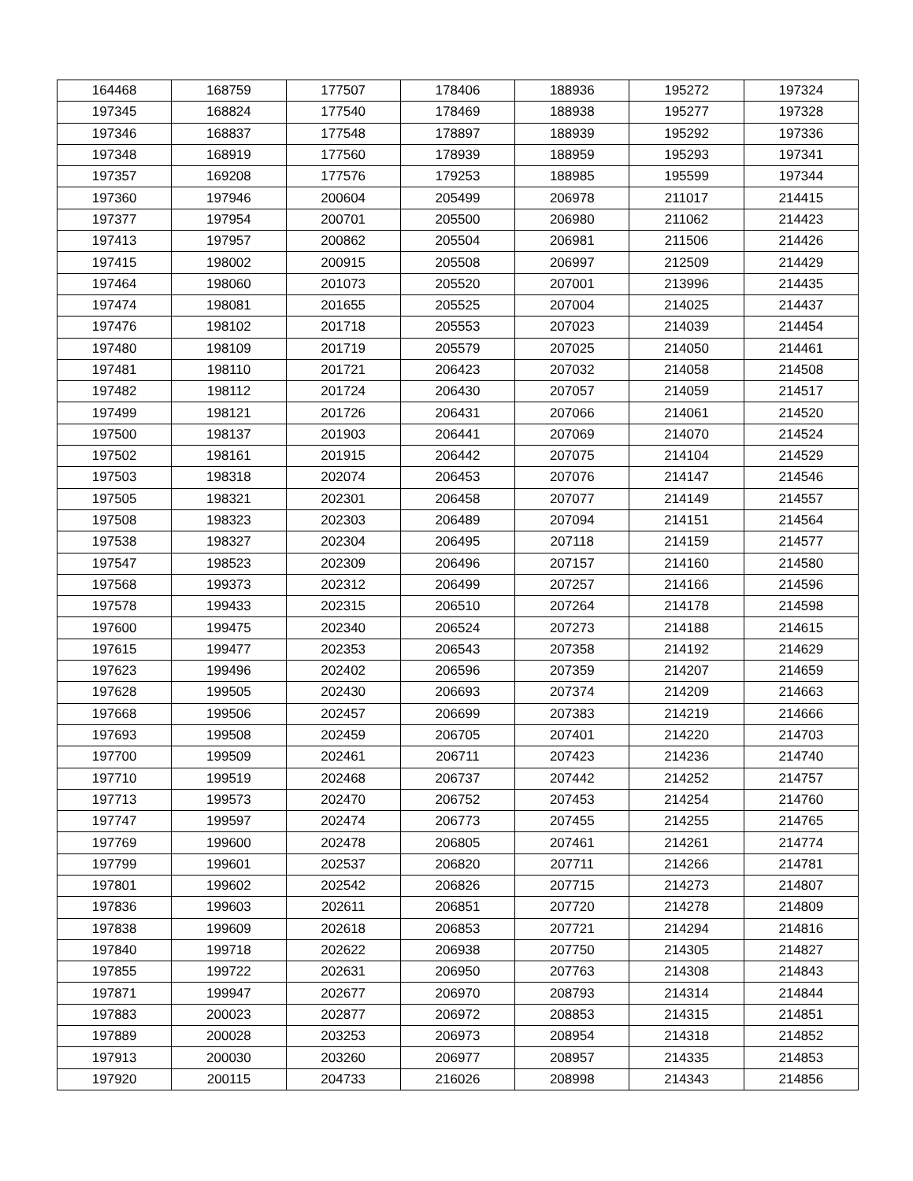| 164468 | 168759 | 177507 | 178406 | 188936 | 195272 | 197324 |
| 197345 | 168824 | 177540 | 178469 | 188938 | 195277 | 197328 |
| 197346 | 168837 | 177548 | 178897 | 188939 | 195292 | 197336 |
| 197348 | 168919 | 177560 | 178939 | 188959 | 195293 | 197341 |
| 197357 | 169208 | 177576 | 179253 | 188985 | 195599 | 197344 |
| 197360 | 197946 | 200604 | 205499 | 206978 | 211017 | 214415 |
| 197377 | 197954 | 200701 | 205500 | 206980 | 211062 | 214423 |
| 197413 | 197957 | 200862 | 205504 | 206981 | 211506 | 214426 |
| 197415 | 198002 | 200915 | 205508 | 206997 | 212509 | 214429 |
| 197464 | 198060 | 201073 | 205520 | 207001 | 213996 | 214435 |
| 197474 | 198081 | 201655 | 205525 | 207004 | 214025 | 214437 |
| 197476 | 198102 | 201718 | 205553 | 207023 | 214039 | 214454 |
| 197480 | 198109 | 201719 | 205579 | 207025 | 214050 | 214461 |
| 197481 | 198110 | 201721 | 206423 | 207032 | 214058 | 214508 |
| 197482 | 198112 | 201724 | 206430 | 207057 | 214059 | 214517 |
| 197499 | 198121 | 201726 | 206431 | 207066 | 214061 | 214520 |
| 197500 | 198137 | 201903 | 206441 | 207069 | 214070 | 214524 |
| 197502 | 198161 | 201915 | 206442 | 207075 | 214104 | 214529 |
| 197503 | 198318 | 202074 | 206453 | 207076 | 214147 | 214546 |
| 197505 | 198321 | 202301 | 206458 | 207077 | 214149 | 214557 |
| 197508 | 198323 | 202303 | 206489 | 207094 | 214151 | 214564 |
| 197538 | 198327 | 202304 | 206495 | 207118 | 214159 | 214577 |
| 197547 | 198523 | 202309 | 206496 | 207157 | 214160 | 214580 |
| 197568 | 199373 | 202312 | 206499 | 207257 | 214166 | 214596 |
| 197578 | 199433 | 202315 | 206510 | 207264 | 214178 | 214598 |
| 197600 | 199475 | 202340 | 206524 | 207273 | 214188 | 214615 |
| 197615 | 199477 | 202353 | 206543 | 207358 | 214192 | 214629 |
| 197623 | 199496 | 202402 | 206596 | 207359 | 214207 | 214659 |
| 197628 | 199505 | 202430 | 206693 | 207374 | 214209 | 214663 |
| 197668 | 199506 | 202457 | 206699 | 207383 | 214219 | 214666 |
| 197693 | 199508 | 202459 | 206705 | 207401 | 214220 | 214703 |
| 197700 | 199509 | 202461 | 206711 | 207423 | 214236 | 214740 |
| 197710 | 199519 | 202468 | 206737 | 207442 | 214252 | 214757 |
| 197713 | 199573 | 202470 | 206752 | 207453 | 214254 | 214760 |
| 197747 | 199597 | 202474 | 206773 | 207455 | 214255 | 214765 |
| 197769 | 199600 | 202478 | 206805 | 207461 | 214261 | 214774 |
| 197799 | 199601 | 202537 | 206820 | 207711 | 214266 | 214781 |
| 197801 | 199602 | 202542 | 206826 | 207715 | 214273 | 214807 |
| 197836 | 199603 | 202611 | 206851 | 207720 | 214278 | 214809 |
| 197838 | 199609 | 202618 | 206853 | 207721 | 214294 | 214816 |
| 197840 | 199718 | 202622 | 206938 | 207750 | 214305 | 214827 |
| 197855 | 199722 | 202631 | 206950 | 207763 | 214308 | 214843 |
| 197871 | 199947 | 202677 | 206970 | 208793 | 214314 | 214844 |
| 197883 | 200023 | 202877 | 206972 | 208853 | 214315 | 214851 |
| 197889 | 200028 | 203253 | 206973 | 208954 | 214318 | 214852 |
| 197913 | 200030 | 203260 | 206977 | 208957 | 214335 | 214853 |
| 197920 | 200115 | 204733 | 216026 | 208998 | 214343 | 214856 |